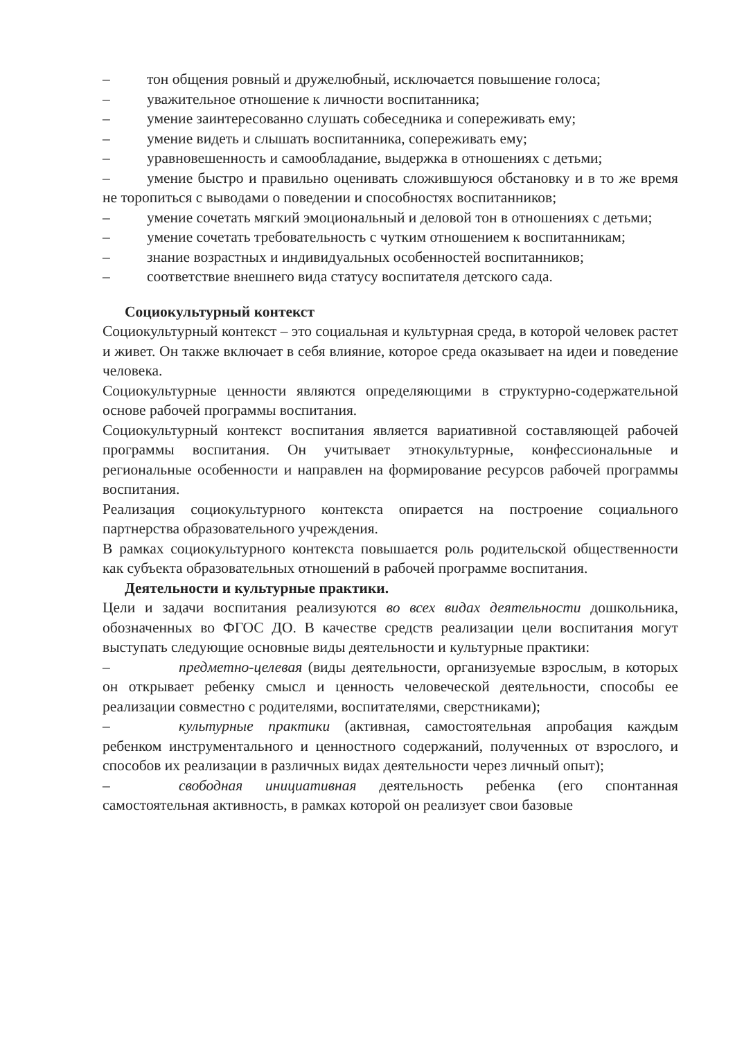– тон общения ровный и дружелюбный, исключается повышение голоса;
– уважительное отношение к личности воспитанника;
– умение заинтересованно слушать собеседника и сопереживать ему;
– умение видеть и слышать воспитанника, сопереживать ему;
– уравновешенность и самообладание, выдержка в отношениях с детьми;
– умение быстро и правильно оценивать сложившуюся обстановку и в то же время не торопиться с выводами о поведении и способностях воспитанников;
– умение сочетать мягкий эмоциональный и деловой тон в отношениях с детьми;
– умение сочетать требовательность с чутким отношением к воспитанникам;
– знание возрастных и индивидуальных особенностей воспитанников;
– соответствие внешнего вида статусу воспитателя детского сада.
Социокультурный контекст
Социокультурный контекст – это социальная и культурная среда, в которой человек растет и живет. Он также включает в себя влияние, которое среда оказывает на идеи и поведение человека.
Социокультурные ценности являются определяющими в структурно-содержательной основе рабочей программы воспитания.
Социокультурный контекст воспитания является вариативной составляющей рабочей программы воспитания. Он учитывает этнокультурные, конфессиональные и региональные особенности и направлен на формирование ресурсов рабочей программы воспитания.
Реализация социокультурного контекста опирается на построение социального партнерства образовательного учреждения.
В рамках социокультурного контекста повышается роль родительской общественности как субъекта образовательных отношений в рабочей программе воспитания.
Деятельности и культурные практики.
Цели и задачи воспитания реализуются во всех видах деятельности дошкольника, обозначенных во ФГОС ДО. В качестве средств реализации цели воспитания могут выступать следующие основные виды деятельности и культурные практики:
– предметно-целевая (виды деятельности, организуемые взрослым, в которых он открывает ребенку смысл и ценность человеческой деятельности, способы ее реализации совместно с родителями, воспитателями, сверстниками);
– культурные практики (активная, самостоятельная апробация каждым ребенком инструментального и ценностного содержаний, полученных от взрослого, и способов их реализации в различных видах деятельности через личный опыт);
– свободная инициативная деятельность ребенка (его спонтанная самостоятельная активность, в рамках которой он реализует свои базовые